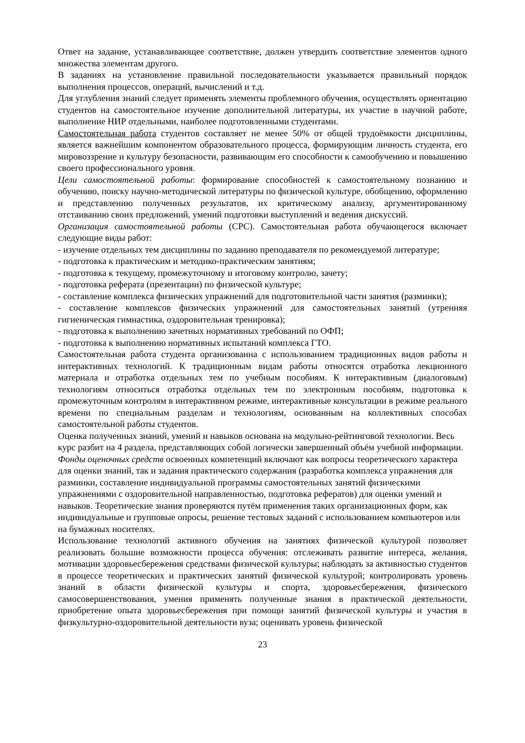Ответ на задание, устанавливающее соответствие, должен утвердить соответствие элементов одного множества элементам другого.
В заданиях на установление правильной последовательности указывается правильный порядок выполнения процессов, операций, вычислений и т.д.
Для углубления знаний следует применять элементы проблемного обучения, осуществлять ориентацию студентов на самостоятельное изучение дополнительной литературы, их участие в научной работе, выполнение НИР отдельными, наиболее подготовленными студентами.
Самостоятельная работа студентов составляет не менее 50% от общей трудоёмкости дисциплины, является важнейшим компонентом образовательного процесса, формирующим личность студента, его мировоззрение и культуру безопасности, развивающим его способности к самообучению и повышению своего профессионального уровня.
Цели самостоятельной работы: формирование способностей к самостоятельному познанию и обучению, поиску научно-методической литературы по физической культуре, обобщению, оформлению и представлению полученных результатов, их критическому анализу, аргументированному отстаиванию своих предложений, умений подготовки выступлений и ведения дискуссий.
Организация самостоятельной работы (СРС). Самостоятельная работа обучающегося включает следующие виды работ:
- изучение отдельных тем дисциплины по заданию преподавателя по рекомендуемой литературе;
- подготовка к практическим и методико-практическим занятиям;
- подготовка к текущему, промежуточному и итоговому контролю, зачету;
- подготовка реферата (презентации) по физической культуре;
- составление комплекса физических упражнений для подготовительной части занятия (разминки);
- составление комплексов физических упражнений для самостоятельных занятий (утренняя гигиеническая гимнастика, оздоровительная тренировка);
- подготовка к выполнению зачетных нормативных требований по ОФП;
- подготовка к выполнению нормативных испытаний комплекса ГТО.
Самостоятельная работа студента организованна с использованием традиционных видов работы и интерактивных технологий. К традиционным видам работы относятся отработка лекционного материала и отработка отдельных тем по учебным пособиям. К интерактивным (диалоговым) технологиям относиться отработка отдельных тем по электронным пособиям, подготовка к промежуточным контролям в интерактивном режиме, интерактивные консультации в режиме реального времени по специальным разделам и технологиям, основанным на коллективных способах самостоятельной работы студентов.
Оценка полученных знаний, умений и навыков основана на модульно-рейтинговой технологии. Весь курс разбит на 4 раздела, представляющих собой логически завершенный объём учебной информации. Фонды оценочных средств освоенных компетенций включают как вопросы теоретического характера для оценки знаний, так и задания практического содержания (разработка комплекса упражнения для разминки, составление индивидуальной программы самостоятельных занятий физическими упражнениями с оздоровительной направленностью, подготовка рефератов) для оценки умений и навыков. Теоретические знания проверяются путём применения таких организационных форм, как индивидуальные и групповые опросы, решение тестовых заданий с использованием компьютеров или на бумажных носителях.
Использование технологий активного обучения на занятиях физической культурой позволяет реализовать большие возможности процесса обучения: отслеживать развитие интереса, желания, мотивации здоровьесбережения средствами физической культуры; наблюдать за активностью студентов в процессе теоретических и практических занятий физической культурой; контролировать уровень знаний в области физической культуры и спорта, здоровьесбережения, физического самосовершенствования, умения применять полученные знания в практической деятельности, приобретение опыта здоровьесбережения при помощи занятий физической культуры и участия в физкультурно-оздоровительной деятельности вуза; оценивать уровень физической
23